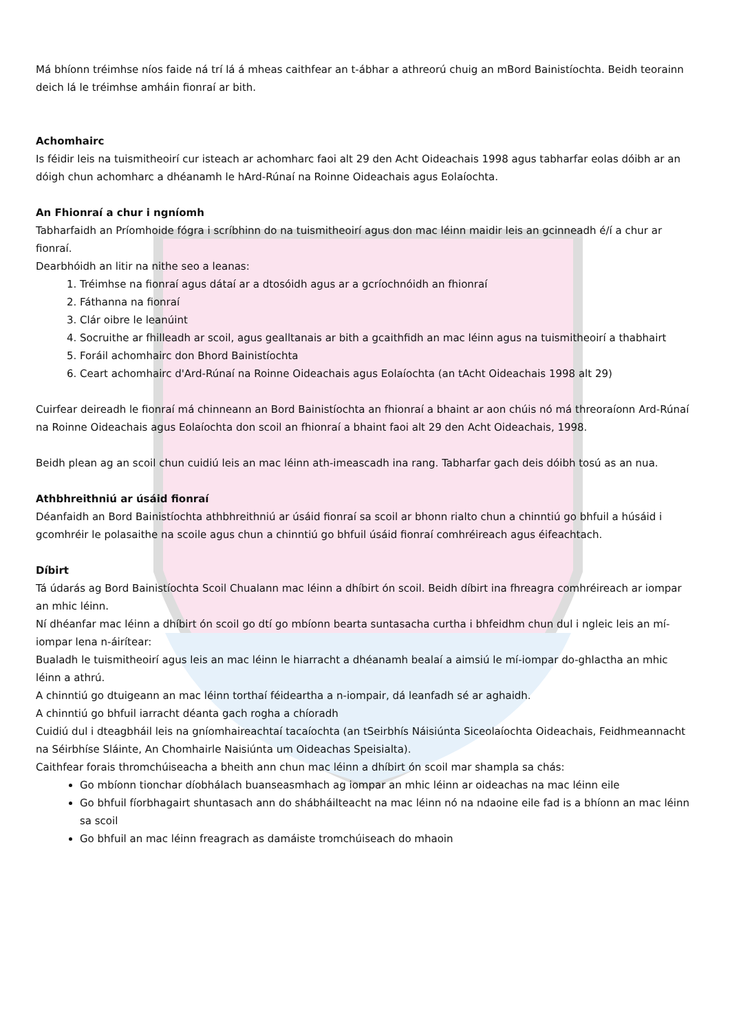Má bhíonn tréimhse níos faide ná trí lá á mheas caithfear an t-ábhar a athreorú chuig an mBord Bainistíochta. Beidh teorainn deich lá le tréimhse amháin fionraí ar bith.
Achomhairc
Is féidir leis na tuismitheoirí cur isteach ar achomharc faoi alt 29 den Acht Oideachais 1998 agus tabharfar eolas dóibh ar an dóigh chun achomharc a dhéanamh le hArd-Rúnaí na Roinne Oideachais agus Eolaíochta.
An Fhionraí a chur i ngníomh
Tabharfaidh an Príomhoide fógra i scríbhinn do na tuismitheoirí agus don mac léinn maidir leis an gcinneadh é/í a chur ar fionraí.
Dearbhóidh an litir na nithe seo a leanas:
1. Tréimhse na fionraí agus dátaí ar a dtosóidh agus ar a gcríochnóidh an fhionraí
2. Fáthanna na fionraí
3. Clár oibre le leanúint
4. Socruithe ar fhilleadh ar scoil, agus gealltanais ar bith a gcaithfidh an mac léinn agus na tuismitheoirí a thabhairt
5. Foráil achomhairc don Bhord Bainistíochta
6. Ceart achomhairc d'Ard-Rúnaí na Roinne Oideachais agus Eolaíochta (an tAcht Oideachais 1998 alt 29)
Cuirfear deireadh le fionraí má chinneann an Bord Bainistíochta an fhionraí a bhaint ar aon chúis nó má threoraíonn Ard-Rúnaí na Roinne Oideachais agus Eolaíochta don scoil an fhionraí a bhaint faoi alt 29 den Acht Oideachais, 1998.
Beidh plean ag an scoil chun cuidiú leis an mac léinn ath-imeascadh ina rang. Tabharfar gach deis dóibh tosú as an nua.
Athbhreithniú ar úsáid fionraí
Déanfaidh an Bord Bainistíochta athbhreithniú ar úsáid fionraí sa scoil ar bhonn rialto chun a chinntiú go bhfuil a húsáid i gcomhréir le polasaithe na scoile agus chun a chinntiú go bhfuil úsáid fionraí comhréireach agus éifeachtach.
Díbirt
Tá údarás ag Bord Bainistíochta Scoil Chualann mac léinn a dhíbirt ón scoil. Beidh díbirt ina fhreagra comhréireach ar iompar an mhic léinn.
Ní dhéanfar mac léinn a dhíbirt ón scoil go dtí go mbíonn bearta suntasacha curtha i bhfeidhm chun dul i ngleic leis an mí-iompar lena n-áirítear:
Bualadh le tuismitheoirí agus leis an mac léinn le hiarracht a dhéanamh bealaí a aimsiú le mí-iompar do-ghlactha an mhic léinn a athrú.
A chinntiú go dtuigeann an mac léinn torthaí féideartha a n-iompair, dá leanfadh sé ar aghaidh.
A chinntiú go bhfuil iarracht déanta gach rogha a chíoradh
Cuidiú dul i dteagbháil leis na gníomhaireachtaí tacaíochta (an tSeirbhís Náisiúnta Siceolaíochta Oideachais, Feidhmeannacht na Séirbhíse Sláinte, An Chomhairle Naisiúnta um Oideachas Speisialta).
Caithfear forais thromchúiseacha a bheith ann chun mac léinn a dhíbirt ón scoil mar shampla sa chás:
Go mbíonn tionchar díobhálach buanseasmhach ag iompar an mhic léinn ar oideachas na mac léinn eile
Go bhfuil fíorbhagairt shuntasach ann do shábháilteacht na mac léinn nó na ndaoine eile fad is a bhíonn an mac léinn sa scoil
Go bhfuil an mac léinn freagrach as damáiste tromchúiseach do mhaoin